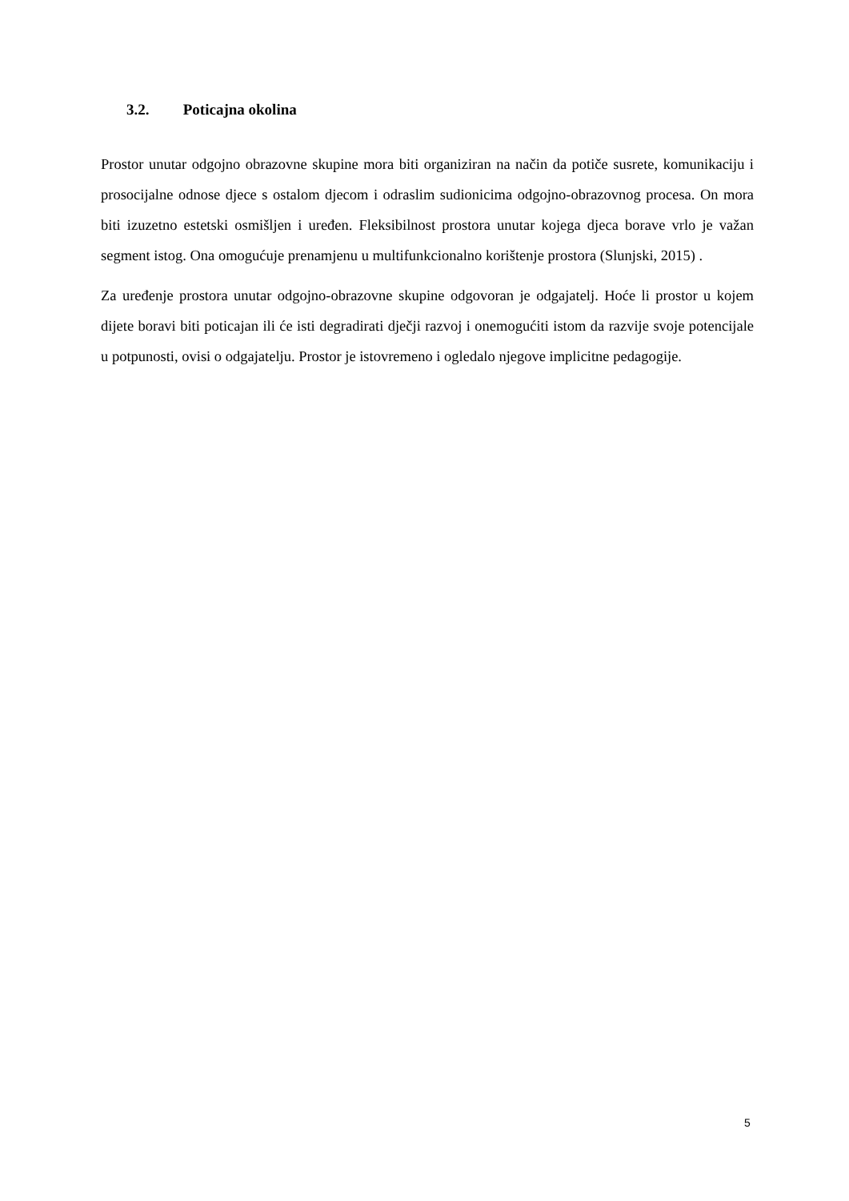3.2. Poticajna okolina
Prostor unutar odgojno obrazovne skupine mora biti organiziran na način da potiče susrete, komunikaciju i prosocijalne odnose djece s ostalom djecom i odraslim sudionicima odgojno-obrazovnog procesa. On mora biti izuzetno estetski osmišljen i uređen. Fleksibilnost prostora unutar kojega djeca borave vrlo je važan segment istog. Ona omogućuje prenamjenu u multifunkcionalno korištenje prostora (Slunjski, 2015) .
Za uređenje prostora unutar odgojno-obrazovne skupine odgovoran je odgajatelj. Hoće li prostor u kojem dijete boravi biti poticajan ili će isti degradirati dječji razvoj i onemogućiti istom da razvije svoje potencijale u potpunosti, ovisi o odgajatelju. Prostor je istovremeno i ogledalo njegove implicitne pedagogije.
5